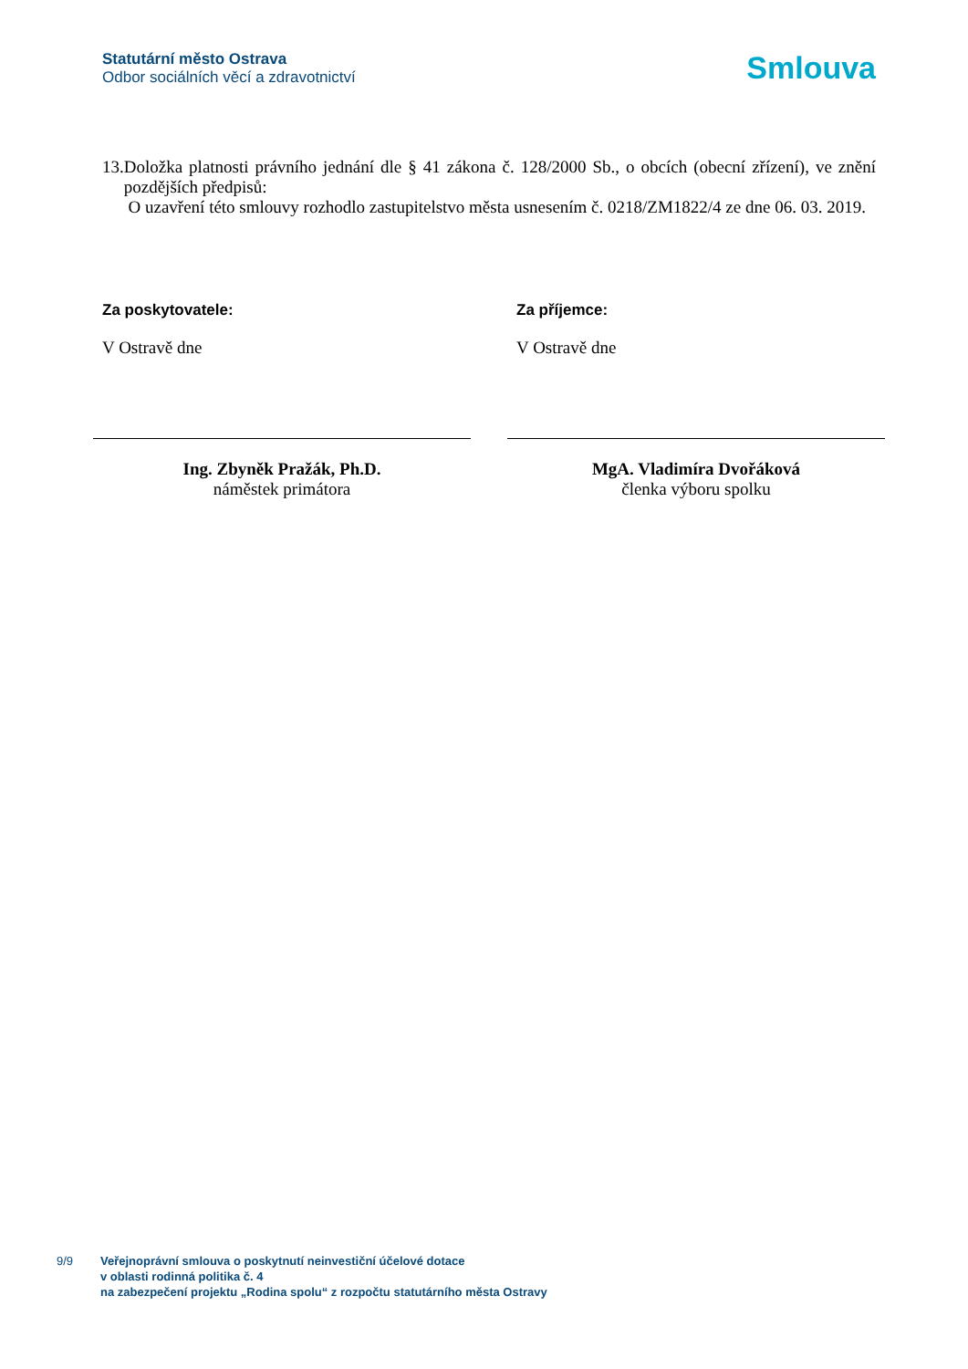Statutární město Ostrava
Odbor sociálních věcí a zdravotnictví
Smlouva
13. Doložka platnosti právního jednání dle § 41 zákona č. 128/2000 Sb., o obcích (obecní zřízení), ve znění pozdějších předpisů:
O uzavření této smlouvy rozhodlo zastupitelstvo města usnesením č. 0218/ZM1822/4 ze dne 06. 03. 2019.
Za poskytovatele:
V Ostravě dne
Ing. Zbyněk Pražák, Ph.D.
náměstek primátora
Za příjemce:
V Ostravě dne
MgA. Vladimíra Dvořáková
členka výboru spolku
9/9 Veřejnoprávní smlouva o poskytnutí neinvestiční účelové dotace
v oblasti rodinná politika č. 4
na zabezpečení projektu „Rodina spolu“ z rozpočtu statutárního města Ostravy